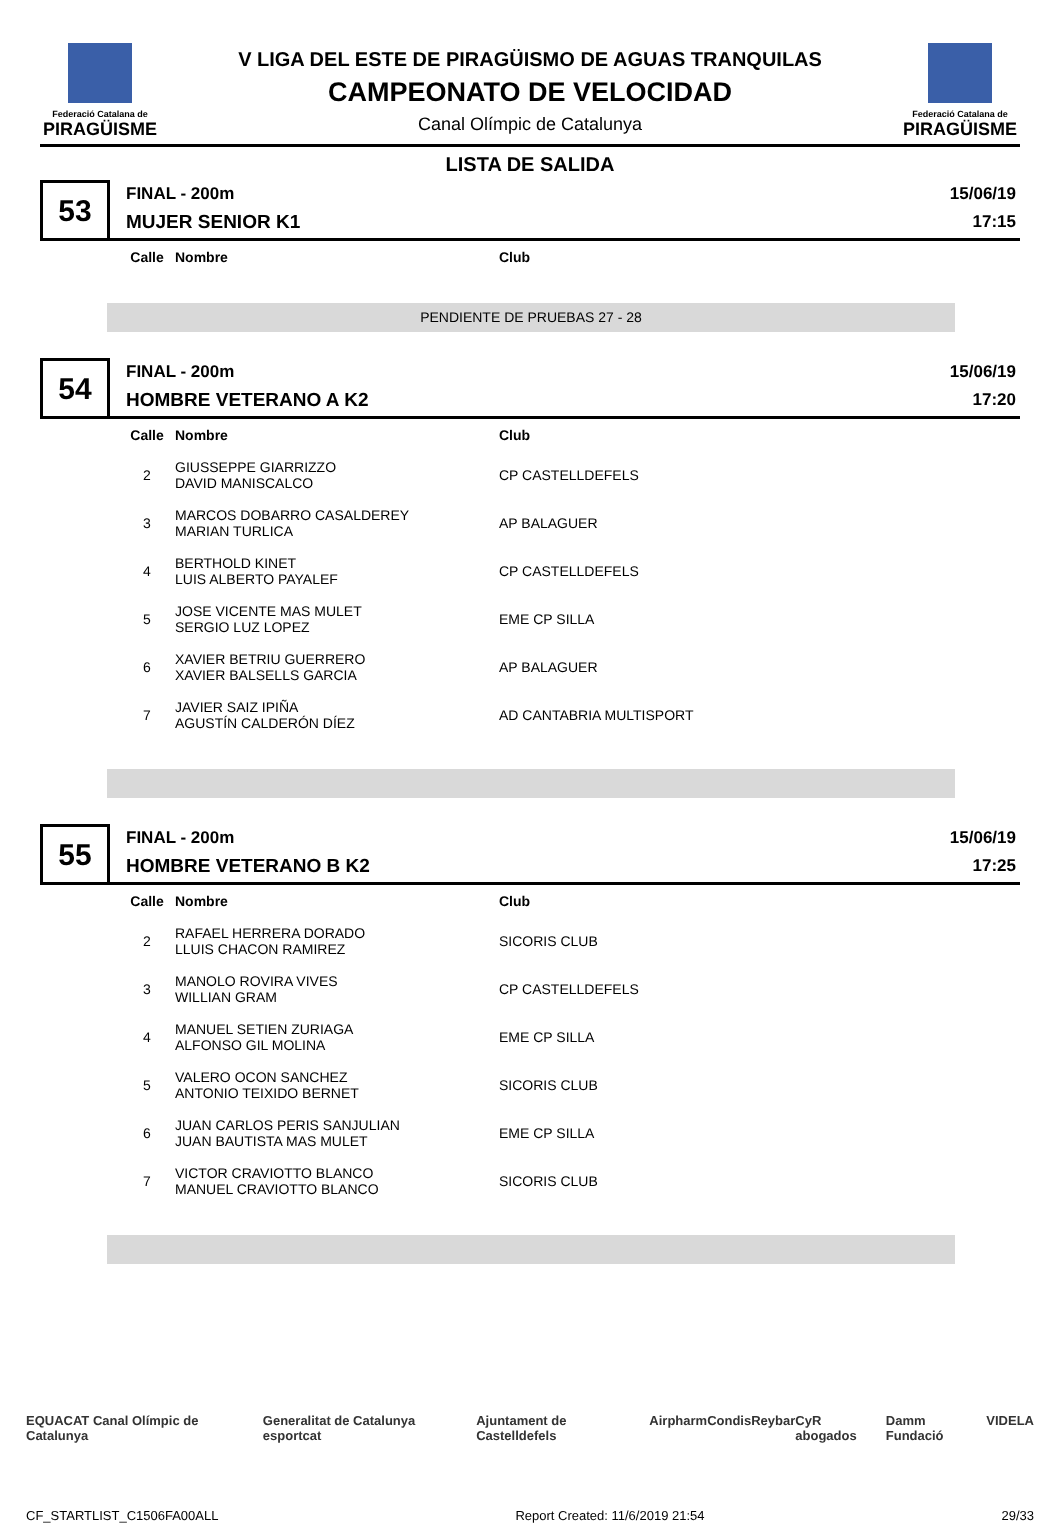Federació Catalana de
PIRAGÜISME
V LIGA DEL ESTE DE PIRAGÜISMO DE AGUAS TRANQUILAS
CAMPEONATO DE VELOCIDAD
Canal Olímpic de Catalunya
Federació Catalana de
PIRAGÜISME
LISTA DE SALIDA
53
FINAL - 200m
MUJER SENIOR K1
15/06/19
17:15
| Calle | Nombre | Club |
| --- | --- | --- |
PENDIENTE DE PRUEBAS 27 - 28
54
FINAL - 200m
HOMBRE VETERANO A K2
15/06/19
17:20
| Calle | Nombre | Club |
| --- | --- | --- |
| 2 | GIUSSEPPE GIARRIZZO DAVID MANISCALCO | CP CASTELLDEFELS |
| 3 | MARCOS DOBARRO CASALDEREY MARIAN TURLICA | AP BALAGUER |
| 4 | BERTHOLD KINET LUIS ALBERTO PAYALEF | CP CASTELLDEFELS |
| 5 | JOSE VICENTE MAS MULET SERGIO LUZ LOPEZ | EME CP SILLA |
| 6 | XAVIER BETRIU GUERRERO XAVIER BALSELLS GARCIA | AP BALAGUER |
| 7 | JAVIER SAIZ IPIÑA AGUSTÍN CALDERÓN DÍEZ | AD CANTABRIA MULTISPORT |
55
FINAL - 200m
HOMBRE VETERANO B K2
15/06/19
17:25
| Calle | Nombre | Club |
| --- | --- | --- |
| 2 | RAFAEL HERRERA DORADO LLUIS CHACON RAMIREZ | SICORIS CLUB |
| 3 | MANOLO ROVIRA VIVES WILLIAN GRAM | CP CASTELLDEFELS |
| 4 | MANUEL SETIEN ZURIAGA ALFONSO GIL MOLINA | EME CP SILLA |
| 5 | VALERO OCON SANCHEZ ANTONIO TEIXIDO BERNET | SICORIS CLUB |
| 6 | JUAN CARLOS PERIS SANJULIAN JUAN BAUTISTA MAS MULET | EME CP SILLA |
| 7 | VICTOR CRAVIOTTO BLANCO MANUEL CRAVIOTTO BLANCO | SICORIS CLUB |
EQUACAT Canal Olímpic de Catalunya Generalitat de Catalunya esportcat Ajuntament de Castelldefels Airpharm Condis Reybar CyR abogados Damm Fundació VIDELA
CF_STARTLIST_C1506FA00ALL Report Created: 11/6/2019 21:54 29/33